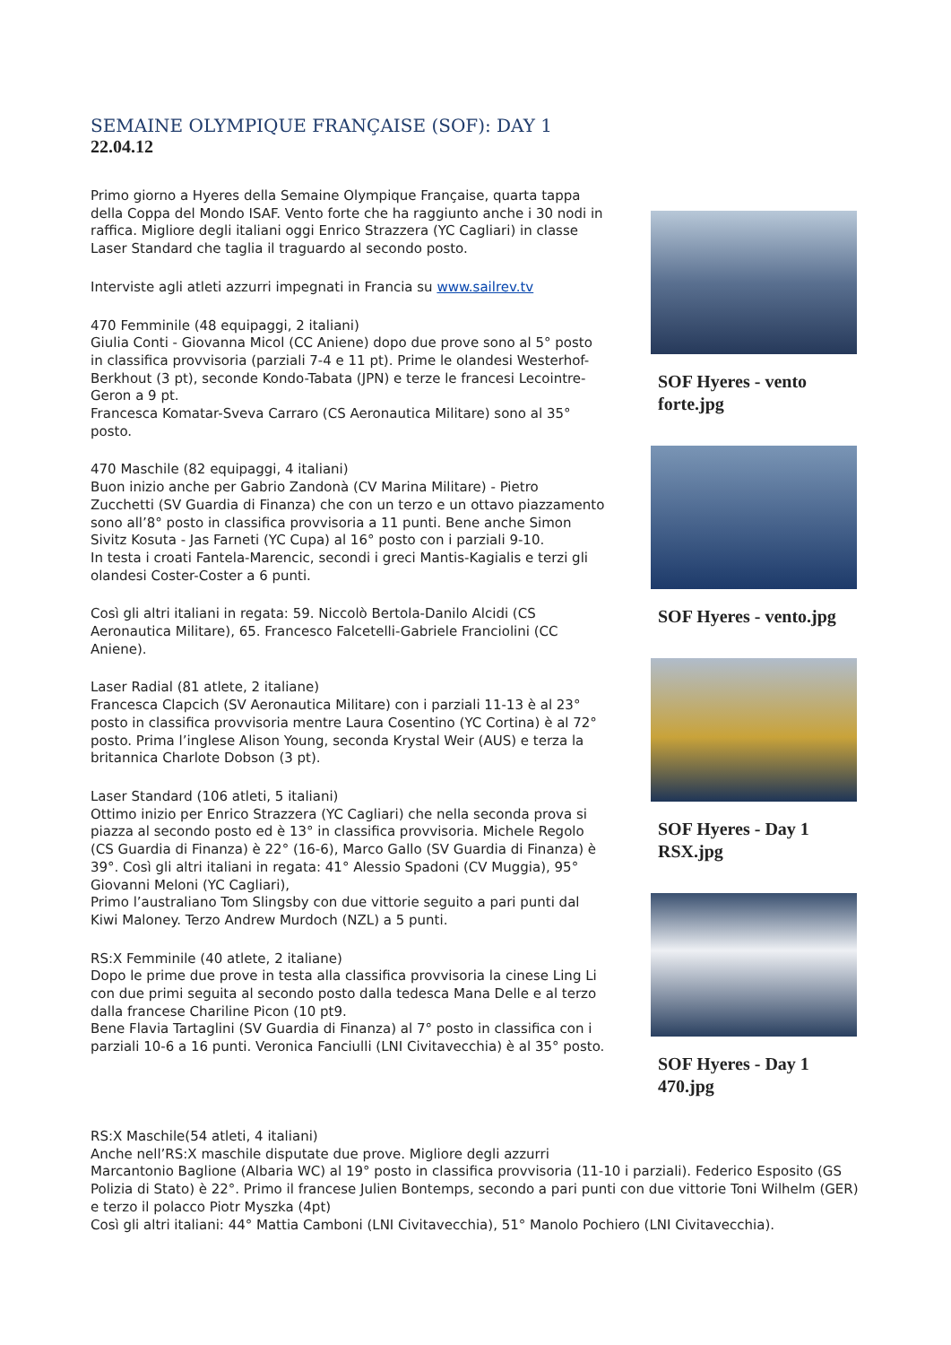SEMAINE OLYMPIQUE FRANÇAISE (SOF): DAY 1
22.04.12
Primo giorno a Hyeres della Semaine Olympique Française, quarta tappa della Coppa del Mondo ISAF. Vento forte che ha raggiunto anche i 30 nodi in raffica. Migliore degli italiani oggi Enrico Strazzera (YC Cagliari) in classe Laser Standard che taglia il traguardo al secondo posto.
Interviste agli atleti azzurri impegnati in Francia su www.sailrev.tv
470 Femminile (48 equipaggi, 2 italiani)
Giulia Conti - Giovanna Micol (CC Aniene) dopo due prove sono al 5° posto in classifica provvisoria (parziali 7-4 e 11 pt). Prime le olandesi Westerhof-Berkhout (3 pt), seconde Kondo-Tabata (JPN) e terze le francesi Lecointre-Geron a 9 pt.
Francesca Komatar-Sveva Carraro (CS Aeronautica Militare) sono al 35° posto.
470 Maschile (82 equipaggi, 4 italiani)
Buon inizio anche per Gabrio Zandonà (CV Marina Militare) - Pietro Zucchetti (SV Guardia di Finanza) che con un terzo e un ottavo piazzamento sono all’8° posto in classifica provvisoria a 11 punti. Bene anche Simon Sivitz Kosuta - Jas Farneti (YC Cupa) al 16° posto con i parziali 9-10.
In testa i croati Fantela-Marencic, secondi i greci Mantis-Kagialis e terzi gli olandesi Coster-Coster a 6 punti.
Così gli altri italiani in regata: 59. Niccolò Bertola-Danilo Alcidi (CS Aeronautica Militare), 65. Francesco Falcetelli-Gabriele Franciolini (CC Aniene).
Laser Radial (81 atlete, 2 italiane)
Francesca Clapcich (SV Aeronautica Militare) con i parziali 11-13 è al 23° posto in classifica provvisoria mentre Laura Cosentino (YC Cortina) è al 72° posto. Prima l’inglese Alison Young, seconda Krystal Weir (AUS) e terza la britannica Charlote Dobson (3 pt).
Laser Standard (106 atleti, 5 italiani)
Ottimo inizio per Enrico Strazzera (YC Cagliari) che nella seconda prova si piazza al secondo posto ed è 13° in classifica provvisoria. Michele Regolo (CS Guardia di Finanza) è 22° (16-6), Marco Gallo (SV Guardia di Finanza) è 39°. Così gli altri italiani in regata: 41° Alessio Spadoni (CV Muggia), 95° Giovanni Meloni (YC Cagliari),
Primo l’australiano Tom Slingsby con due vittorie seguito a pari punti dal Kiwi Maloney. Terzo Andrew Murdoch (NZL) a 5 punti.
RS:X Femminile (40 atlete, 2 italiane)
Dopo le prime due prove in testa alla classifica provvisoria la cinese Ling Li con due primi seguita al secondo posto dalla tedesca Mana Delle e al terzo dalla francese Chariline Picon (10 pt9.
Bene Flavia Tartaglini (SV Guardia di Finanza) al 7° posto in classifica con i parziali 10-6 a 16 punti. Veronica Fanciulli (LNI Civitavecchia) è al 35° posto.
SOF Hyeres - vento forte.jpg
SOF Hyeres - vento.jpg
SOF Hyeres - Day 1 RSX.jpg
SOF Hyeres - Day 1 470.jpg
RS:X Maschile(54 atleti, 4 italiani)
Anche nell’RS:X maschile disputate due prove. Migliore degli azzurri
Marcantonio Baglione (Albaria WC) al 19° posto in classifica provvisoria (11-10 i parziali). Federico Esposito (GS Polizia di Stato) è 22°. Primo il francese Julien Bontemps, secondo a pari punti con due vittorie Toni Wilhelm (GER) e terzo il polacco Piotr Myszka (4pt)
Così gli altri italiani: 44° Mattia Camboni (LNI Civitavecchia), 51° Manolo Pochiero (LNI Civitavecchia).